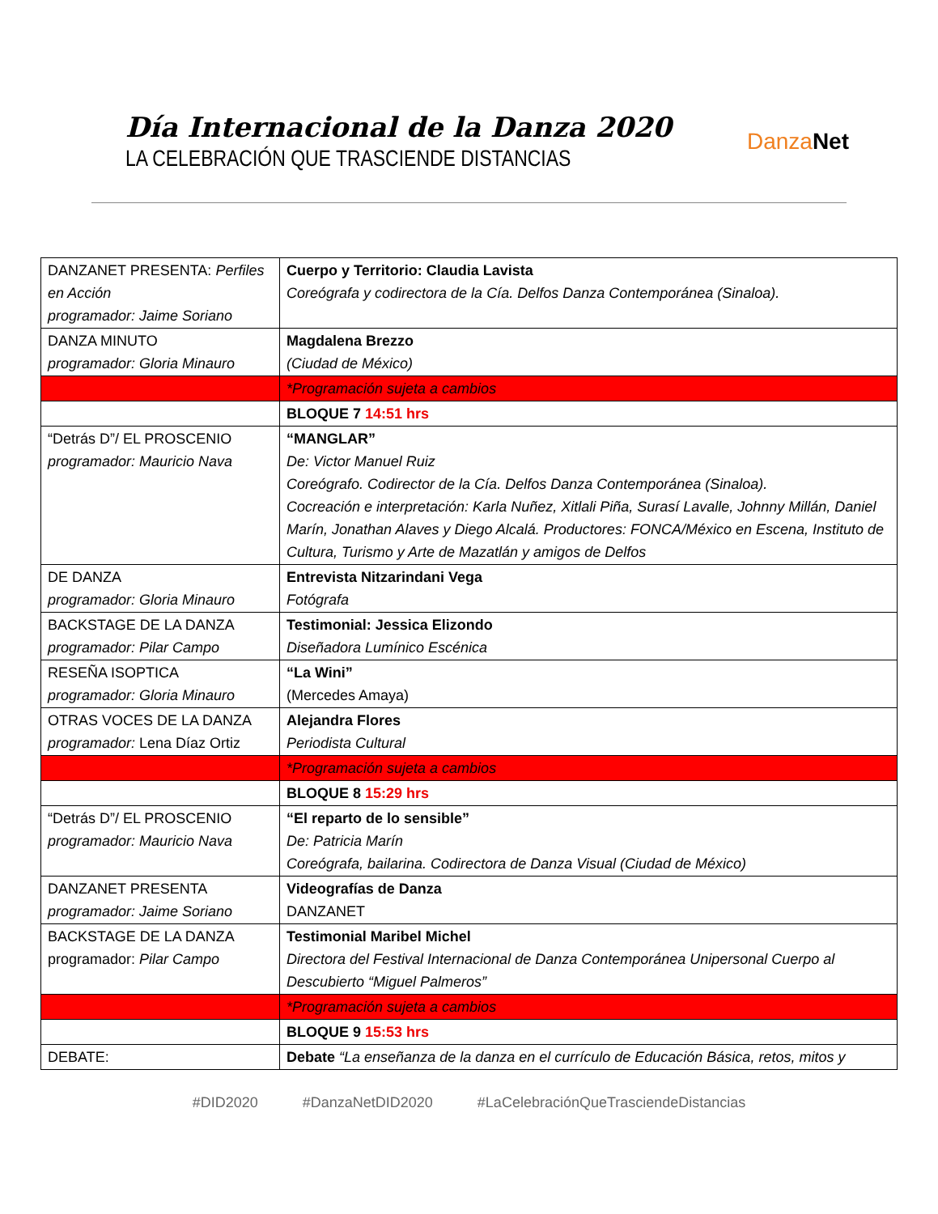Día Internacional de la Danza 2020
LA CELEBRACIÓN QUE TRASCIENDE DISTANCIAS
Danza Net
| DANZANET PRESENTA: Perfiles en Acción programador: Jaime Soriano | Cuerpo y Territorio: Claudia Lavista Coreógrafa y codirectora de la Cía. Delfos Danza Contemporánea (Sinaloa). |
| DANZA MINUTO programador: Gloria Minauro | Magdalena Brezzo (Ciudad de México) |
| | *Programación sujeta a cambios |
| | BLOQUE 7 14:51 hrs |
| “Detrás D”/ EL PROSCENIO programador: Mauricio Nava | “MANGLAR” De: Victor Manuel Ruiz Coreógrafo. Codirector de la Cía. Delfos Danza Contemporánea (Sinaloa). Cocreación e interpretación: Karla Nuñez, Xitlali Piña, Surasí Lavalle, Johnny Millán, Daniel Marín, Jonathan Alaves y Diego Alcalá. Productores: FONCA/México en Escena, Instituto de Cultura, Turismo y Arte de Mazatlán y amigos de Delfos |
| DE DANZA programador: Gloria Minauro | Entrevista Nitzarindani Vega Fotógrafa |
| BACKSTAGE DE LA DANZA programador: Pilar Campo | Testimonial: Jessica Elizondo Diseñadora Lumínico Escénica |
| RESEÑA ISOPTICA programador: Gloria Minauro | “La Wini” (Mercedes Amaya) |
| OTRAS VOCES DE LA DANZA programador: Lena Díaz Ortiz | Alejandra Flores Periodista Cultural |
| | *Programación sujeta a cambios |
| | BLOQUE 8 15:29 hrs |
| “Detrás D”/ EL PROSCENIO programador: Mauricio Nava | “El reparto de lo sensible” De: Patricia Marín Coreógrafa, bailarina. Codirectora de Danza Visual (Ciudad de México) |
| DANZANET PRESENTA programador: Jaime Soriano | Videografías de Danza DANZANET |
| BACKSTAGE DE LA DANZA programador: Pilar Campo | Testimonial Maribel Michel Directora del Festival Internacional de Danza Contemporánea Unipersonal Cuerpo al Descubierto “Miguel Palmeros” |
| | *Programación sujeta a cambios |
| | BLOQUE 9 15:53 hrs |
| DEBATE: | Debate “La enseñanza de la danza en el currículo de Educación Básica, retos, mitos y |
#DID2020 #DanzaNetDID2020 #LaCelebraciónQueTrasciendeDistancias